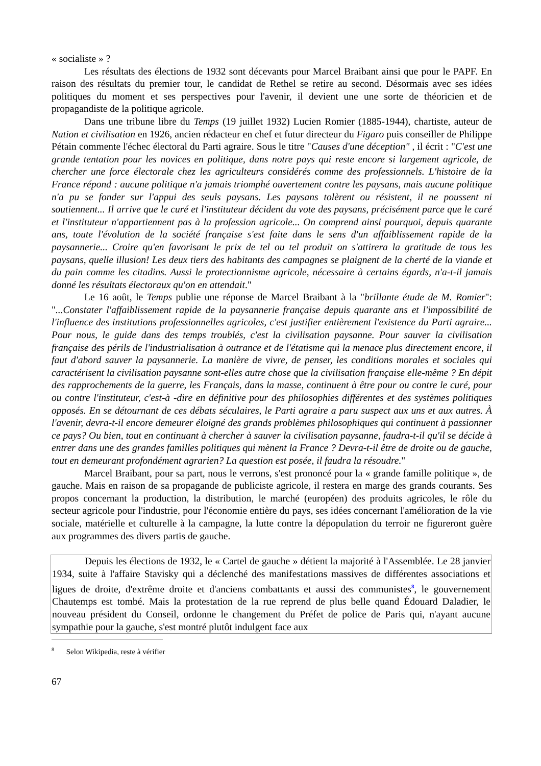« socialiste » ?
Les résultats des élections de 1932 sont décevants pour Marcel Braibant ainsi que pour le PAPF. En raison des résultats du premier tour, le candidat de Rethel se retire au second. Désormais avec ses idées politiques du moment et ses perspectives pour l'avenir, il devient une une sorte de théoricien et de propagandiste de la politique agricole.
Dans une tribune libre du Temps (19 juillet 1932) Lucien Romier (1885-1944), chartiste, auteur de Nation et civilisation en 1926, ancien rédacteur en chef et futur directeur du Figaro puis conseiller de Philippe Pétain commente l'échec électoral du Parti agraire. Sous le titre "Causes d'une déception" , il écrit : "C'est une grande tentation pour les novices en politique, dans notre pays qui reste encore si largement agricole, de chercher une force électorale chez les agriculteurs considérés comme des professionnels. L'histoire de la France répond : aucune politique n'a jamais triomphé ouvertement contre les paysans, mais aucune politique n'a pu se fonder sur l'appui des seuls paysans. Les paysans tolèrent ou résistent, il ne poussent ni soutiennent... Il arrive que le curé et l'instituteur décident du vote des paysans, précisément parce que le curé et l'instituteur n'appartiennent pas à la profession agricole... On comprend ainsi pourquoi, depuis quarante ans, toute l'évolution de la société française s'est faite dans le sens d'un affaiblissement rapide de la paysannerie... Croire qu'en favorisant le prix de tel ou tel produit on s'attirera la gratitude de tous les paysans, quelle illusion! Les deux tiers des habitants des campagnes se plaignent de la cherté de la viande et du pain comme les citadins. Aussi le protectionnisme agricole, nécessaire à certains égards, n'a-t-il jamais donné les résultats électoraux qu'on en attendait."
Le 16 août, le Temps publie une réponse de Marcel Braibant à la "brillante étude de M. Romier": "...Constater l'affaiblissement rapide de la paysannerie française depuis quarante ans et l'impossibilité de l'influence des institutions professionnelles agricoles, c'est justifier entièrement l'existence du Parti agraire... Pour nous, le guide dans des temps troublés, c'est la civilisation paysanne. Pour sauver la civilisation française des périls de l'industrialisation à outrance et de l'étatisme qui la menace plus directement encore, il faut d'abord sauver la paysannerie. La manière de vivre, de penser, les conditions morales et sociales qui caractérisent la civilisation paysanne sont-elles autre chose que la civilisation française elle-même ? En dépit des rapprochements de la guerre, les Français, dans la masse, continuent à être pour ou contre le curé, pour ou contre l'instituteur, c'est-à -dire en définitive pour des philosophies différentes et des systèmes politiques opposés. En se détournant de ces débats séculaires, le Parti agraire a paru suspect aux uns et aux autres. À l'avenir, devra-t-il encore demeurer éloigné des grands problèmes philosophiques qui continuent à passionner ce pays? Ou bien, tout en continuant à chercher à sauver la civilisation paysanne, faudra-t-il qu'il se décide à entrer dans une des grandes familles politiques qui mènent la France ? Devra-t-il être de droite ou de gauche, tout en demeurant profondément agrarien? La question est posée, il faudra la résoudre."
Marcel Braibant, pour sa part, nous le verrons, s'est prononcé pour la « grande famille politique », de gauche. Mais en raison de sa propagande de publiciste agricole, il restera en marge des grands courants. Ses propos concernant la production, la distribution, le marché (européen) des produits agricoles, le rôle du secteur agricole pour l'industrie, pour l'économie entière du pays, ses idées concernant l'amélioration de la vie sociale, matérielle et culturelle à la campagne, la lutte contre la dépopulation du terroir ne figureront guère aux programmes des divers partis de gauche.
Depuis les élections de 1932, le « Cartel de gauche » détient la majorité à l'Assemblée. Le 28 janvier 1934, suite à l'affaire Stavisky qui a déclenché des manifestations massives de différentes associations et ligues de droite, d'extrême droite et d'anciens combattants et aussi des communistes<sup>8</sup>, le gouvernement Chautemps est tombé. Mais la protestation de la rue reprend de plus belle quand Édouard Daladier, le nouveau président du Conseil, ordonne le changement du Préfet de police de Paris qui, n'ayant aucune sympathie pour la gauche, s'est montré plutôt indulgent face aux
<sup>8</sup> Selon Wikipedia, reste à vérifier
67